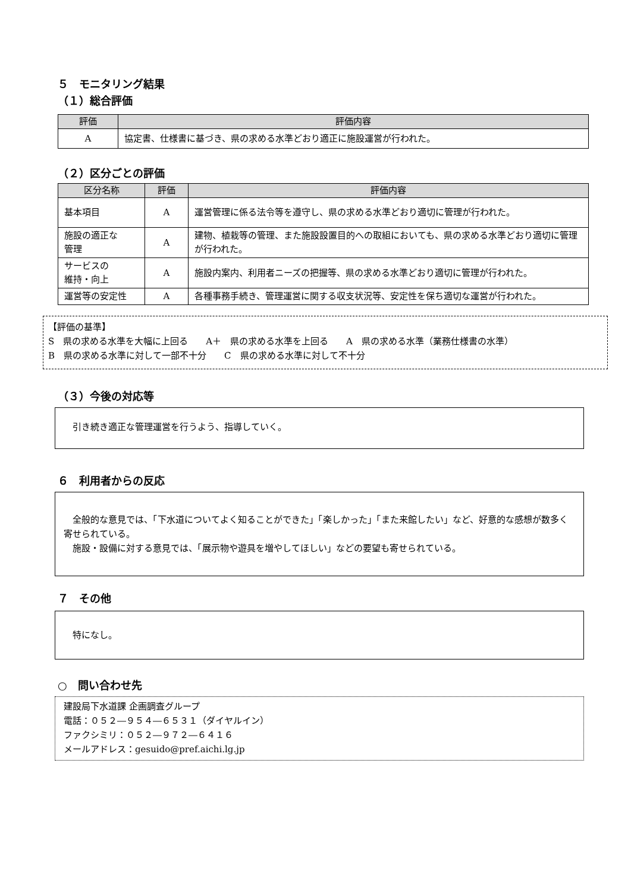５　モニタリング結果
（１）総合評価
| 評価 | 評価内容 |
| --- | --- |
| A | 協定書、仕様書に基づき、県の求める水準どおり適正に施設運営が行われた。 |
（２）区分ごとの評価
| 区分名称 | 評価 | 評価内容 |
| --- | --- | --- |
| 基本項目 | A | 運営管理に係る法令等を遵守し、県の求める水準どおり適切に管理が行われた。 |
| 施設の適正な 管理 | A | 建物、植栽等の管理、また施設設置目的への取組においても、県の求める水準どおり適切に管理が行われた。 |
| サービスの 維持・向上 | A | 施設内案内、利用者ニーズの把握等、県の求める水準どおり適切に管理が行われた。 |
| 運営等の安定性 | A | 各種事務手続き、管理運営に関する収支状況等、安定性を保ち適切な運営が行われた。 |
【評価の基準】
S　県の求める水準を大幅に上回る　　A＋　県の求める水準を上回る　　A　県の求める水準（業務仕様書の水準）
B　県の求める水準に対して一部不十分　　C　県の求める水準に対して不十分
（３）今後の対応等
　引き続き適正な管理運営を行うよう、指導していく。
６　利用者からの反応
　全般的な意見では、「下水道についてよく知ることができた」「楽しかった」「また来館したい」など、好意的な感想が数多く寄せられている。
　施設・設備に対する意見では、「展示物や遊具を増やしてほしい」などの要望も寄せられている。
７　その他
　特になし。
○　問い合わせ先
建設局下水道課 企画調査グループ
電話：０５２―９５４―６５３１（ダイヤルイン）
ファクシミリ：０５２―９７２―６４１６
メールアドレス：gesuido@pref.aichi.lg.jp